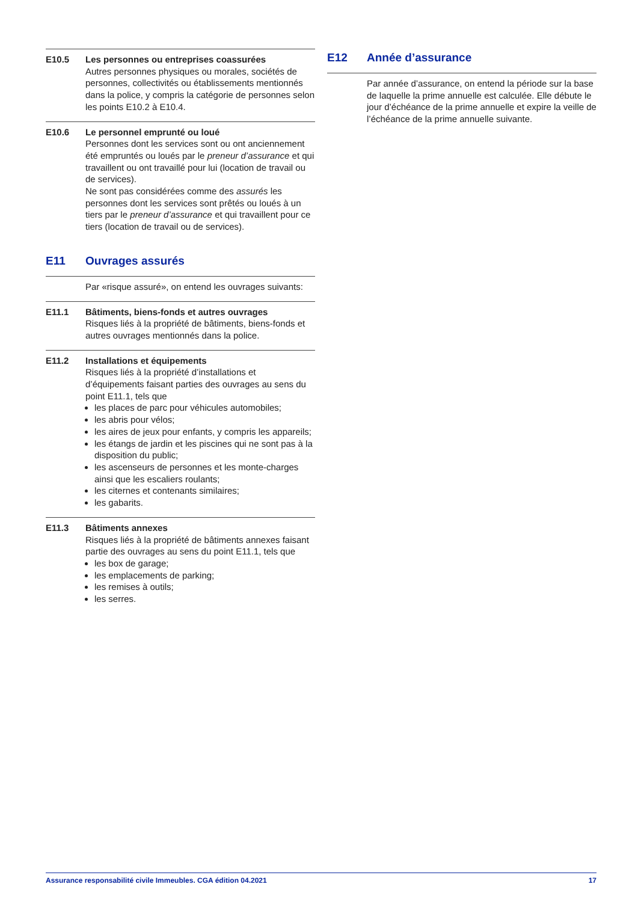E10.5 Les personnes ou entreprises coassurées
Autres personnes physiques ou morales, sociétés de personnes, collectivités ou établissements mentionnés dans la police, y compris la catégorie de personnes selon les points E10.2 à E10.4.
E10.6 Le personnel emprunté ou loué
Personnes dont les services sont ou ont anciennement été empruntés ou loués par le preneur d’assurance et qui travaillent ou ont travaillé pour lui (location de travail ou de services).
Ne sont pas considérées comme des assurés les personnes dont les services sont prêtés ou loués à un tiers par le preneur d’assurance et qui travaillent pour ce tiers (location de travail ou de services).
E11 Ouvrages assurés
Par «risque assuré», on entend les ouvrages suivants:
E11.1 Bâtiments, biens-fonds et autres ouvrages
Risques liés à la propriété de bâtiments, biens-fonds et autres ouvrages mentionnés dans la police.
E11.2 Installations et équipements
Risques liés à la propriété d’installations et d’équipements faisant parties des ouvrages au sens du point E11.1, tels que
les places de parc pour véhicules automobiles;
les abris pour vélos;
les aires de jeux pour enfants, y compris les appareils;
les étangs de jardin et les piscines qui ne sont pas à la disposition du public;
les ascenseurs de personnes et les monte-charges ainsi que les escaliers roulants;
les citernes et contenants similaires;
les gabarits.
E11.3 Bâtiments annexes
Risques liés à la propriété de bâtiments annexes faisant partie des ouvrages au sens du point E11.1, tels que
les box de garage;
les emplacements de parking;
les remises à outils;
les serres.
E12 Année d’assurance
Par année d’assurance, on entend la période sur la base de laquelle la prime annuelle est calculée. Elle débute le jour d’échéance de la prime annuelle et expire la veille de l’échéance de la prime annuelle suivante.
Assurance responsabilité civile Immeubles. CGA édition 04.2021 17